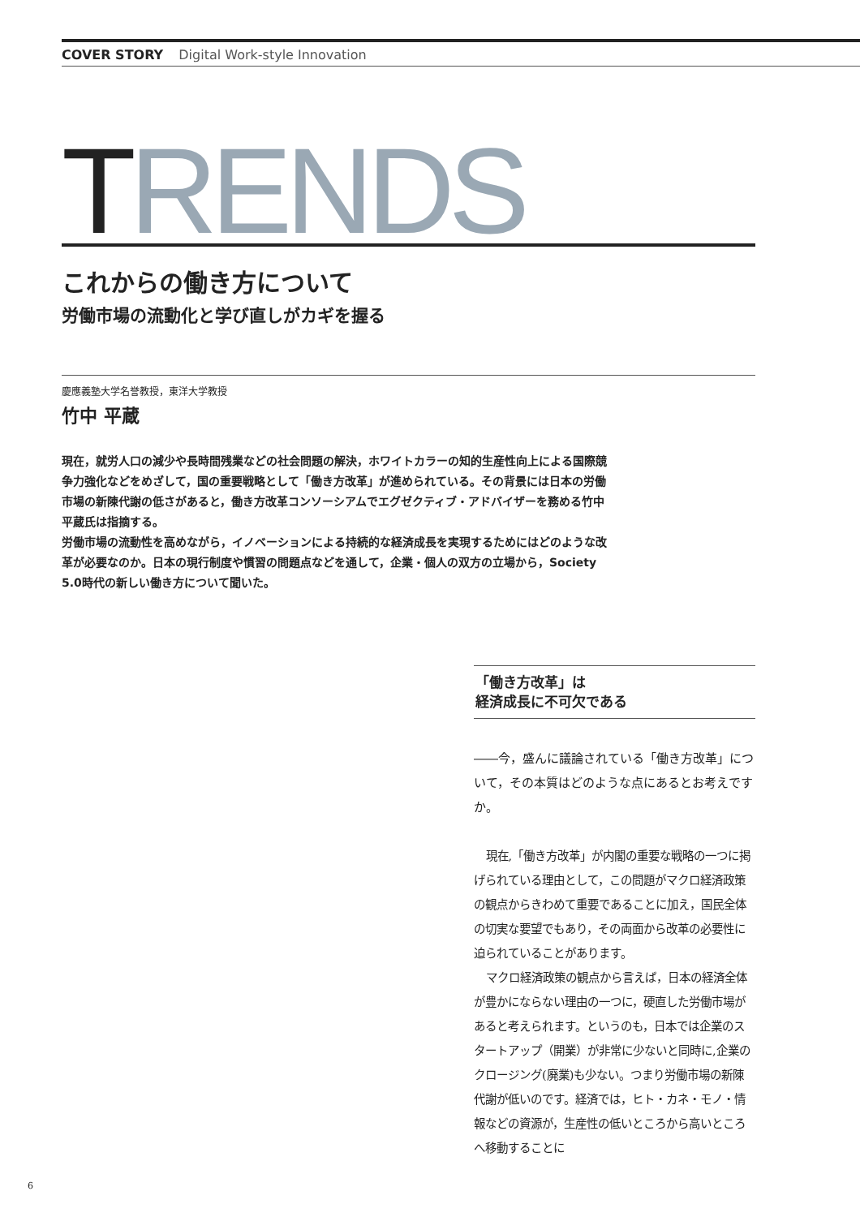COVER STORY Digital Work-style Innovation
TRENDS
これからの働き方について
労働市場の流動化と学び直しがカギを握る
慶應義塾大学名誉教授，東洋大学教授
竹中 平蔵
現在，就労人口の減少や長時間残業などの社会問題の解決，ホワイトカラーの知的生産性向上による国際競争力強化などをめざして，国の重要戦略として「働き方改革」が進められている。その背景には日本の労働市場の新陳代謝の低さがあると，働き方改革コンソーシアムでエグゼクティブ・アドバイザーを務める竹中平蔵氏は指摘する。
労働市場の流動性を高めながら，イノベーションによる持続的な経済成長を実現するためにはどのような改革が必要なのか。日本の現行制度や慣習の問題点などを通して，企業・個人の双方の立場から，Society 5.0時代の新しい働き方について聞いた。
「働き方改革」は
経済成長に不可欠である
――今，盛んに議論されている「働き方改革」について，その本質はどのような点にあるとお考えですか。
現在,「働き方改革」が内閣の重要な戦略の一つに掲げられている理由として，この問題がマクロ経済政策の観点からきわめて重要であることに加え，国民全体の切実な要望でもあり，その両面から改革の必要性に迫られていることがあります。
マクロ経済政策の観点から言えば，日本の経済全体が豊かにならない理由の一つに，硬直した労働市場があると考えられます。というのも，日本では企業のスタートアップ（開業）が非常に少ないと同時に,企業のクロージング(廃業)も少ない。つまり労働市場の新陳代謝が低いのです。経済では，ヒト・カネ・モノ・情報などの資源が，生産性の低いところから高いところへ移動することに
6